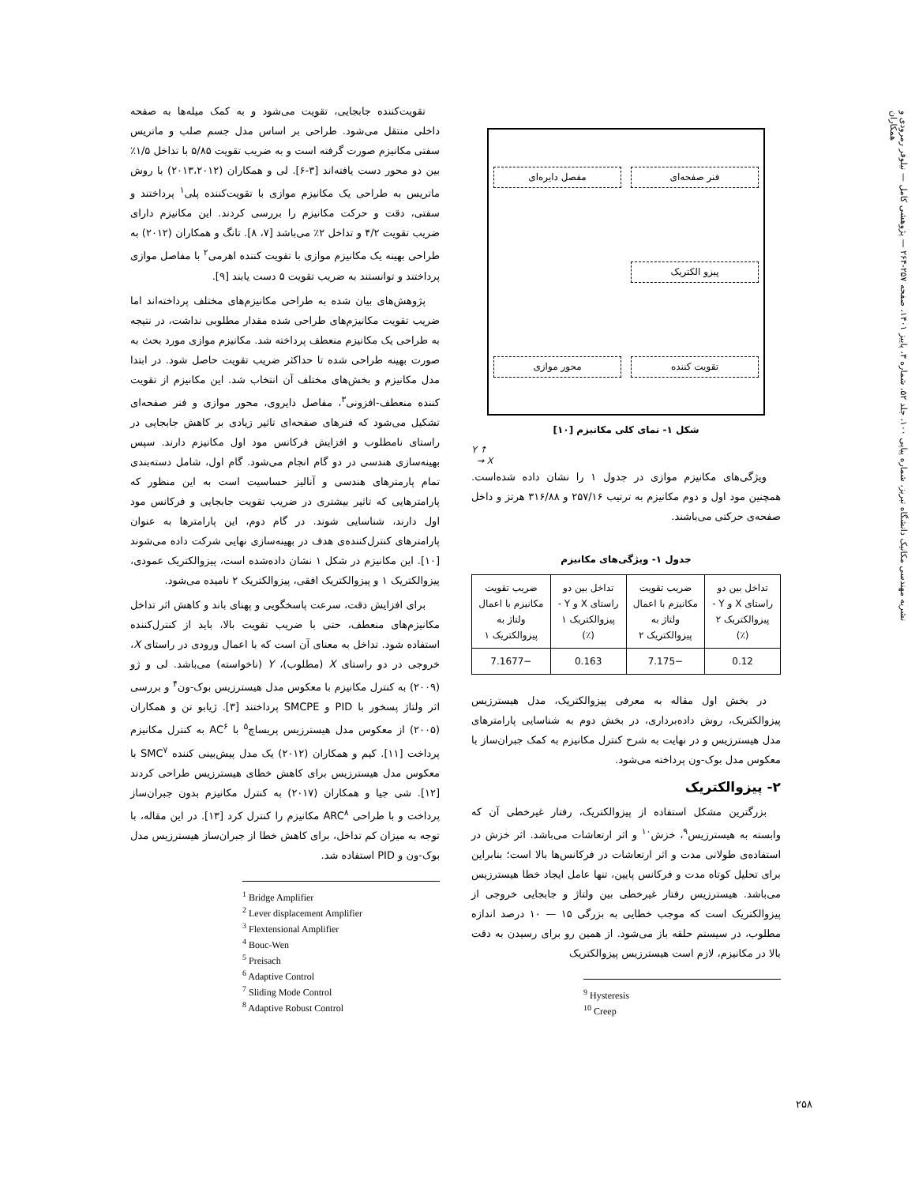نشریه مهندسی مکانیک دانشگاه تبریز، شماره پیاپی ۱۰۰، جلد ۵۲، شماره ۳، پاییز ۱۴۰۱، صفحه ۲۵۷-۲۶۴ — پژوهشی کامل — نیلوفر رمرودی و همکاران
تقویت‌کننده جابجایی، تقویت می‌شود و به کمک میله‌ها به صفحه داخلی منتقل می‌شود. طراحی بر اساس مدل جسم صلب و ماتریس سفتی مکانیزم صورت گرفته است و به ضریب تقویت ۵/۸۵ با تداخل ۱/۵٪ بین دو محور دست یافته‌اند [۳-۶]. لی و همکاران (۲۰۱۳،۲۰۱۲) با روش ماتریس به طراحی یک مکانیزم موازی با تقویت‌کننده پلی<sup>۱</sup> پرداختند و سفتی، دقت و حرکت مکانیزم را بررسی کردند. این مکانیزم دارای ضریب تقویت ۴/۲ و تداخل ۲٪ می‌باشد [۷، ۸]. تانگ و همکاران (۲۰۱۲) به طراحی بهینه یک مکانیزم موازی با تقویت کننده اهرمی<sup>۲</sup> با مفاصل موازی پرداختند و توانستند به ضریب تقویت ۵ دست یابند [۹].
پژوهش‌های بیان شده به طراحی مکانیزم‌های مختلف پرداخته‌اند اما ضریب تقویت مکانیزم‌های طراحی شده مقدار مطلوبی نداشت، در نتیجه به طراحی یک مکانیزم منعطف پرداخته شد. مکانیزم موازی مورد بحث به صورت بهینه طراحی شده تا حداکثر ضریب تقویت حاصل شود. در ابتدا مدل مکانیزم و بخش‌های مختلف آن انتخاب شد. این مکانیزم از تقویت کننده منعطف-افزونی<sup>۳</sup>، مفاصل دایروی، محور موازی و فنر صفحه‌ای تشکیل می‌شود که فنرهای صفحه‌ای تاثیر زیادی بر کاهش جابجایی در راستای نامطلوب و افزایش فرکانس مود اول مکانیزم دارند. سپس بهینه‌سازی هندسی در دو گام انجام می‌شود. گام اول، شامل دسته‌بندی تمام پارمترهای هندسی و آنالیز حساسیت است به این منظور که پارامترهایی که تاثیر بیشتری در ضریب تقویت جابجایی و فرکانس مود اول دارند، شناسایی شوند. در گام دوم، این پارامترها به عنوان پارامترهای کنترل‌کننده‌ی هدف در بهینه‌سازی نهایی شرکت داده می‌شوند [۱۰]. این مکانیزم در شکل ۱ نشان داده‌شده است، پیزوالکتریک عمودی، پیزوالکتریک ۱ و پیزوالکتریک افقی، پیزوالکتریک ۲ نامیده می‌شود.
برای افزایش دقت، سرعت پاسخگویی و پهنای باند و کاهش اثر تداخل مکانیزم‌های منعطف، حتی با ضریب تقویت بالا، باید از کنترل‌کننده استفاده شود. تداخل به معنای آن است که با اعمال ورودی در راستای X، خروجی در دو راستای X (مطلوب)، Y (ناخواسته) می‌باشد. لی و ژو (۲۰۰۹) به کنترل مکانیزم با معکوس مدل هیسترزیس بوک-ون<sup>۴</sup> و بررسی اثر ولتاژ پسخور با PID و SMCPE پرداختند [۳]. ژیابو تن و همکاران (۲۰۰۵) از معکوس مدل هیسترزیس پریساچ<sup>۵</sup> با AC<sup>۶</sup> به کنترل مکانیزم پرداخت [۱۱]. کیم و همکاران (۲۰۱۲) یک مدل پیش‌بینی کننده SMC<sup>۷</sup> با معکوس مدل هیسترزیس برای کاهش خطای هیسترزیس طراحی کردند [۱۲]. شی جیا و همکاران (۲۰۱۷) به کنترل مکانیزم بدون جبران‌ساز پرداخت و با طراحی ARC<sup>۸</sup> مکانیزم را کنترل کرد [۱۳]. در این مقاله، با توجه به میزان کم تداخل، برای کاهش خطا از جبران‌ساز هیسترزیس مدل بوک-ون و PID استفاده شد.
<sup>1</sup> Bridge Amplifier
<sup>2</sup> Lever displacement Amplifier
<sup>3</sup> Flextensional Amplifier
<sup>4</sup> Bouc-Wen
<sup>5</sup> Preisach
<sup>6</sup> Adaptive Control
<sup>7</sup> Sliding Mode Control
<sup>8</sup> Adaptive Robust Control
فنر صفحه‌ای مفصل دایره‌ای پیزو الکتریک تقویت کننده محور موازی
شکل ۱- نمای کلی مکانیزم [۱۰]
Y ↑
→ X
ویژگی‌های مکانیزم موازی در جدول ۱ را نشان داده شده‌است. همچنین مود اول و دوم مکانیزم به ترتیب ۲۵۷/۱۶ و ۳۱۶/۸۸ هرتز و داخل صفحه‌ی حرکتی می‌باشند.
جدول ۱- ویژگی‌های مکانیزم
| تداخل بین دو راستای X و Y - پیزوالکتریک ۲ (٪) | ضریب تقویت مکانیزم با اعمال ولتاژ به پیزوالکتریک ۲ | تداخل بین دو راستای X و Y - پیزوالکتریک ۱ (٪) | ضریب تقویت مکانیزم با اعمال ولتاژ به پیزوالکتریک ۱ |
| --- | --- | --- | --- |
| 0.12 | −7.175 | 0.163 | −7.1677 |
در بخش اول مقاله به معرفی پیزوالکتریک، مدل هیسترزیس پیزوالکتریک، روش داده‌برداری، در بخش دوم به شناسایی پارامترهای مدل هیسترزیس و در نهایت به شرح کنترل مکانیزم به کمک جبران‌ساز با معکوس مدل بوک-ون پرداخته می‌شود.
۲- پیزوالکتریک
بزرگترین مشکل استفاده از پیزوالکتریک، رفتار غیرخطی آن که وابسته به هیسترزیس<sup>۹</sup>، خزش<sup>۱۰</sup> و اثر ارتعاشات می‌باشد. اثر خزش در استفاده‌ی طولانی مدت و اثر ارتعاشات در فرکانس‌ها بالا است؛ بنابراین برای تحلیل کوتاه مدت و فرکانس پایین، تنها عامل ایجاد خطا هیسترزیس می‌باشد. هیسترزیس رفتار غیرخطی بین ولتاژ و جابجایی خروجی از پیزوالکتریک است که موجب خطایی به بزرگی ۱۵ — ۱۰ درصد اندازه مطلوب، در سیستم حلقه باز می‌شود. از همین رو برای رسیدن به دقت بالا در مکانیزم، لازم است هیسترزیس پیزوالکتریک
<sup>9</sup> Hysteresis
<sup>10</sup> Creep
۲۵۸